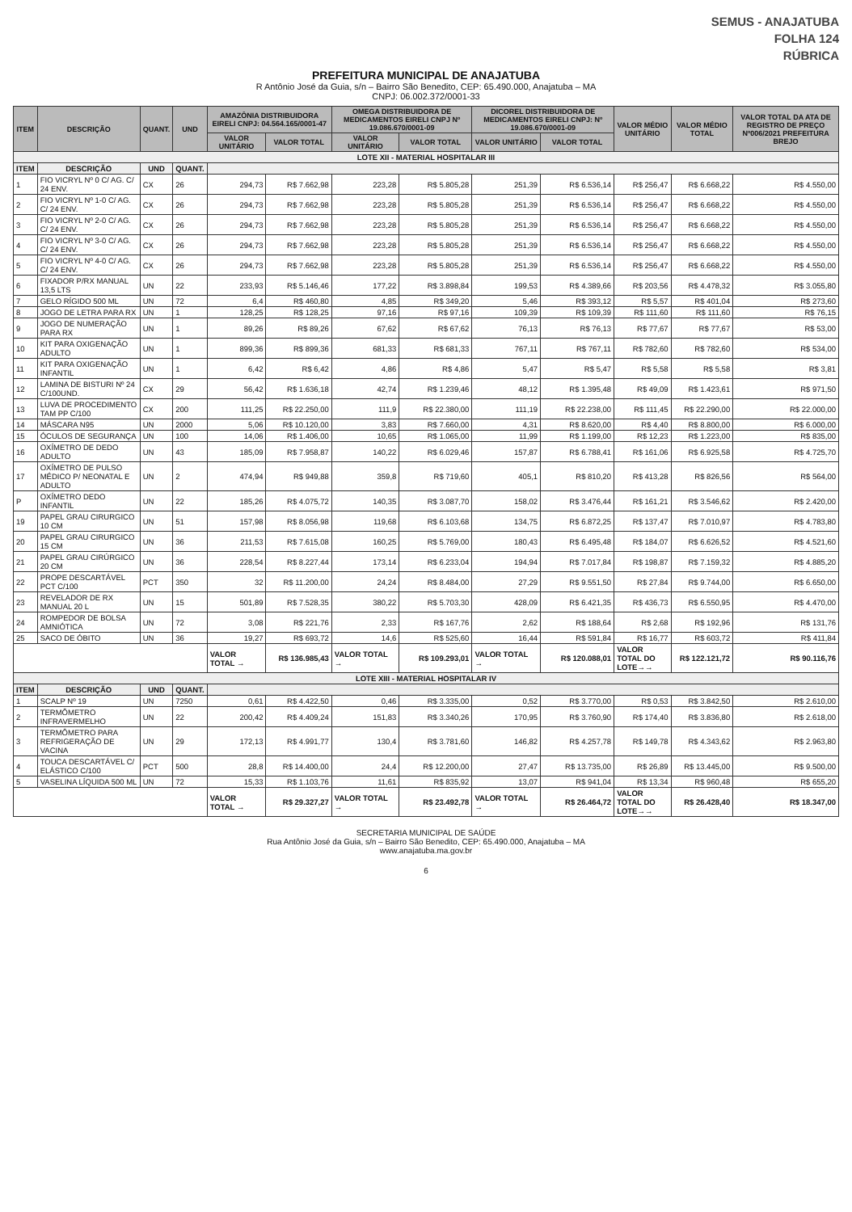SEMUS - ANAJATUBA
FOLHA 124
RÚBRICA
PREFEITURA MUNICIPAL DE ANAJATUBA
R Antônio José da Guia, s/n – Bairro São Benedito, CEP: 65.490.000, Anajatuba – MA
CNPJ: 06.002.372/0001-33
| ITEM | DESCRIÇÃO | QUANT. | UND | AMAZÔNIA DISTRIBUIDORA EIRELI CNPJ: 04.564.165/0001-47 | | OMEGA DISTRIBUIDORA DE MEDICAMENTOS EIRELI CNPJ Nº 19.086.670/0001-09 | | DICOREL DISTRIBUIDORA DE MEDICAMENTOS EIRELI CNPJ: Nº 19.086.670/0001-09 | | VALOR MÉDIO UNITÁRIO | VALOR MÉDIO TOTAL | VALOR TOTAL DA ATA DE REGISTRO DE PREÇO Nº006/2021 PREFEITURA BREJO |
| --- | --- | --- | --- | --- | --- | --- | --- | --- | --- | --- | --- | --- |
| | | | | VALOR UNITÁRIO | VALOR TOTAL | VALOR UNITÁRIO | VALOR TOTAL | VALOR UNITÁRIO | VALOR TOTAL | | | |
| LOTE XII - MATERIAL HOSPITALAR III | | | | | | | | | | | | |
| ITEM | DESCRIÇÃO | UND | QUANT. | | | | | | | | | |
| 1 | FIO VICRYL Nº 0 C/ AG. C/ 24 ENV. | CX | 26 | 294,73 | R$ 7.662,98 | 223,28 | R$ 5.805,28 | 251,39 | R$ 6.536,14 | R$ 256,47 | R$ 6.668,22 | R$ 4.550,00 |
| 2 | FIO VICRYL Nº 1-0 C/ AG. C/ 24 ENV. | CX | 26 | 294,73 | R$ 7.662,98 | 223,28 | R$ 5.805,28 | 251,39 | R$ 6.536,14 | R$ 256,47 | R$ 6.668,22 | R$ 4.550,00 |
| 3 | FIO VICRYL Nº 2-0 C/ AG. C/ 24 ENV. | CX | 26 | 294,73 | R$ 7.662,98 | 223,28 | R$ 5.805,28 | 251,39 | R$ 6.536,14 | R$ 256,47 | R$ 6.668,22 | R$ 4.550,00 |
| 4 | FIO VICRYL Nº 3-0 C/ AG. C/ 24 ENV. | CX | 26 | 294,73 | R$ 7.662,98 | 223,28 | R$ 5.805,28 | 251,39 | R$ 6.536,14 | R$ 256,47 | R$ 6.668,22 | R$ 4.550,00 |
| 5 | FIO VICRYL Nº 4-0 C/ AG. C/ 24 ENV. | CX | 26 | 294,73 | R$ 7.662,98 | 223,28 | R$ 5.805,28 | 251,39 | R$ 6.536,14 | R$ 256,47 | R$ 6.668,22 | R$ 4.550,00 |
| 6 | FIXADOR P/RX MANUAL 13,5 LTS | UN | 22 | 233,93 | R$ 5.146,46 | 177,22 | R$ 3.898,84 | 199,53 | R$ 4.389,66 | R$ 203,56 | R$ 4.478,32 | R$ 3.055,80 |
| 7 | GELO RÍGIDO 500 ML | UN | 72 | 6,4 | R$ 460,80 | 4,85 | R$ 349,20 | 5,46 | R$ 393,12 | R$ 5,57 | R$ 401,04 | R$ 273,60 |
| 8 | JOGO DE LETRA PARA RX | UN | 1 | 128,25 | R$ 128,25 | 97,16 | R$ 97,16 | 109,39 | R$ 109,39 | R$ 111,60 | R$ 111,60 | R$ 76,15 |
| 9 | JOGO DE NUMERAÇÃO PARA RX | UN | 1 | 89,26 | R$ 89,26 | 67,62 | R$ 67,62 | 76,13 | R$ 76,13 | R$ 77,67 | R$ 77,67 | R$ 53,00 |
| 10 | KIT PARA OXIGENAÇÃO ADULTO | UN | 1 | 899,36 | R$ 899,36 | 681,33 | R$ 681,33 | 767,11 | R$ 767,11 | R$ 782,60 | R$ 782,60 | R$ 534,00 |
| 11 | KIT PARA OXIGENAÇÃO INFANTIL | UN | 1 | 6,42 | R$ 6,42 | 4,86 | R$ 4,86 | 5,47 | R$ 5,47 | R$ 5,58 | R$ 5,58 | R$ 3,81 |
| 12 | LAMINA DE BISTURI Nº 24 C/100UND. | CX | 29 | 56,42 | R$ 1.636,18 | 42,74 | R$ 1.239,46 | 48,12 | R$ 1.395,48 | R$ 49,09 | R$ 1.423,61 | R$ 971,50 |
| 13 | LUVA DE PROCEDIMENTO TAM PP C/100 | CX | 200 | 111,25 | R$ 22.250,00 | 111,9 | R$ 22.380,00 | 111,19 | R$ 22.238,00 | R$ 111,45 | R$ 22.290,00 | R$ 22.000,00 |
| 14 | MÁSCARA N95 | UN | 2000 | 5,06 | R$ 10.120,00 | 3,83 | R$ 7.660,00 | 4,31 | R$ 8.620,00 | R$ 4,40 | R$ 8.800,00 | R$ 6.000,00 |
| 15 | ÓCULOS DE SEGURANÇA | UN | 100 | 14,06 | R$ 1.406,00 | 10,65 | R$ 1.065,00 | 11,99 | R$ 1.199,00 | R$ 12,23 | R$ 1.223,00 | R$ 835,00 |
| 16 | OXÍMETRO DE DEDO ADULTO | UN | 43 | 185,09 | R$ 7.958,87 | 140,22 | R$ 6.029,46 | 157,87 | R$ 6.788,41 | R$ 161,06 | R$ 6.925,58 | R$ 4.725,70 |
| 17 | OXÍMETRO DE PULSO MÉDICO P/ NEONATAL E ADULTO | UN | 2 | 474,94 | R$ 949,88 | 359,8 | R$ 719,60 | 405,1 | R$ 810,20 | R$ 413,28 | R$ 826,56 | R$ 564,00 |
| P | OXÍMETRO DEDO INFANTIL | UN | 22 | 185,26 | R$ 4.075,72 | 140,35 | R$ 3.087,70 | 158,02 | R$ 3.476,44 | R$ 161,21 | R$ 3.546,62 | R$ 2.420,00 |
| 19 | PAPEL GRAU CIRURGICO 10 CM | UN | 51 | 157,98 | R$ 8.056,98 | 119,68 | R$ 6.103,68 | 134,75 | R$ 6.872,25 | R$ 137,47 | R$ 7.010,97 | R$ 4.783,80 |
| 20 | PAPEL GRAU CIRURGICO 15 CM | UN | 36 | 211,53 | R$ 7.615,08 | 160,25 | R$ 5.769,00 | 180,43 | R$ 6.495,48 | R$ 184,07 | R$ 6.626,52 | R$ 4.521,60 |
| 21 | PAPEL GRAU CIRÚRGICO 20 CM | UN | 36 | 228,54 | R$ 8.227,44 | 173,14 | R$ 6.233,04 | 194,94 | R$ 7.017,84 | R$ 198,87 | R$ 7.159,32 | R$ 4.885,20 |
| 22 | PROPE DESCARTÁVEL PCT C/100 | PCT | 350 | 32 | R$ 11.200,00 | 24,24 | R$ 8.484,00 | 27,29 | R$ 9.551,50 | R$ 27,84 | R$ 9.744,00 | R$ 6.650,00 |
| 23 | REVELADOR DE RX MANUAL 20 L | UN | 15 | 501,89 | R$ 7.528,35 | 380,22 | R$ 5.703,30 | 428,09 | R$ 6.421,35 | R$ 436,73 | R$ 6.550,95 | R$ 4.470,00 |
| 24 | ROMPEDOR DE BOLSA AMNIÓTICA | UN | 72 | 3,08 | R$ 221,76 | 2,33 | R$ 167,76 | 2,62 | R$ 188,64 | R$ 2,68 | R$ 192,96 | R$ 131,76 |
| 25 | SACO DE ÓBITO | UN | 36 | 19,27 | R$ 693,72 | 14,6 | R$ 525,60 | 16,44 | R$ 591,84 | R$ 16,77 | R$ 603,72 | R$ 411,84 |
| | | | | VALOR TOTAL → | R$ 136.985,43 | VALOR TOTAL → | R$ 109.293,01 | VALOR TOTAL → | R$ 120.088,01 | VALOR TOTAL DO LOTE→→ | R$ 122.121,72 | R$ 90.116,76 |
| LOTE XIII - MATERIAL HOSPITALAR IV | | | | | | | | | | | | |
| ITEM | DESCRIÇÃO | UND | QUANT. | | | | | | | | | |
| 1 | SCALP Nº 19 | UN | 7250 | 0,61 | R$ 4.422,50 | 0,46 | R$ 3.335,00 | 0,52 | R$ 3.770,00 | R$ 0,53 | R$ 3.842,50 | R$ 2.610,00 |
| 2 | TERMÔMETRO INFRAVERMELHO | UN | 22 | 200,42 | R$ 4.409,24 | 151,83 | R$ 3.340,26 | 170,95 | R$ 3.760,90 | R$ 174,40 | R$ 3.836,80 | R$ 2.618,00 |
| 3 | TERMÔMETRO PARA REFRIGERAÇÃO DE VACINA | UN | 29 | 172,13 | R$ 4.991,77 | 130,4 | R$ 3.781,60 | 146,82 | R$ 4.257,78 | R$ 149,78 | R$ 4.343,62 | R$ 2.963,80 |
| 4 | TOUCA DESCARTÁVEL C/ ELÁSTICO C/100 | PCT | 500 | 28,8 | R$ 14.400,00 | 24,4 | R$ 12.200,00 | 27,47 | R$ 13.735,00 | R$ 26,89 | R$ 13.445,00 | R$ 9.500,00 |
| 5 | VASELINA LÍQUIDA 500 ML | UN | 72 | 15,33 | R$ 1.103,76 | 11,61 | R$ 835,92 | 13,07 | R$ 941,04 | R$ 13,34 | R$ 960,48 | R$ 655,20 |
| | | | | VALOR TOTAL → | R$ 29.327,27 | VALOR TOTAL → | R$ 23.492,78 | VALOR TOTAL → | R$ 26.464,72 | VALOR TOTAL DO LOTE→→ | R$ 26.428,40 | R$ 18.347,00 |
SECRETARIA MUNICIPAL DE SAÚDE
Rua Antônio José da Guia, s/n – Bairro São Benedito, CEP: 65.490.000, Anajatuba – MA
www.anajatuba.ma.gov.br
6